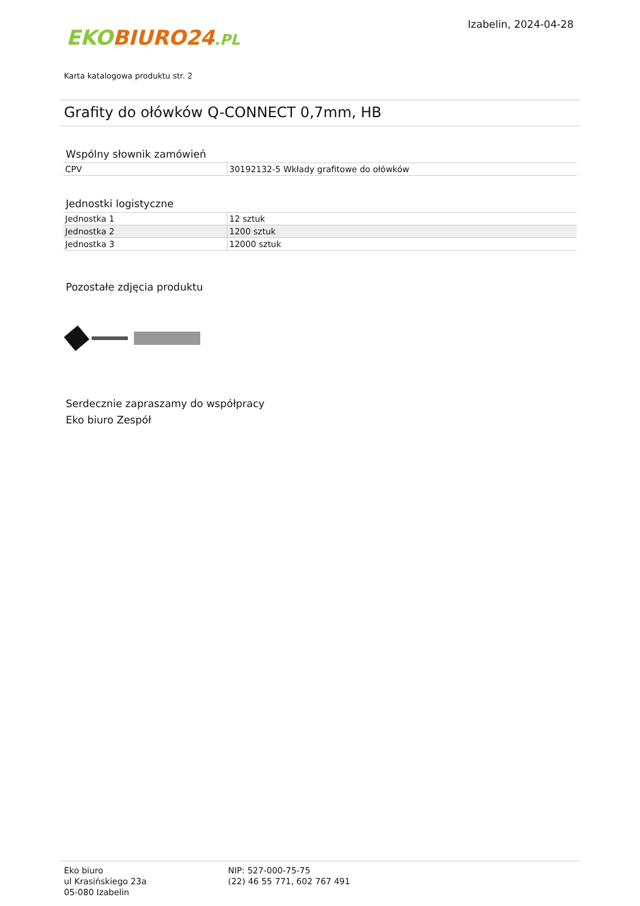EKO BIURO24.PL
Izabelin, 2024-04-28
Karta katalogowa produktu str. 2
Grafity do ołówków Q-CONNECT 0,7mm, HB
Wspólny słownik zamówień
| CPV | 30192132-5 Wkłady grafitowe do ołówków |
Jednostki logistyczne
| Jednostka 1 | 12 sztuk |
| Jednostka 2 | 1200 sztuk |
| Jednostka 3 | 12000 sztuk |
Pozostałe zdjęcia produktu
Serdecznie zapraszamy do współpracy
Eko biuro Zespół
Eko biuro
ul Krasińskiego 23a
05-080 Izabelin
NIP: 527-000-75-75
(22) 46 55 771, 602 767 491